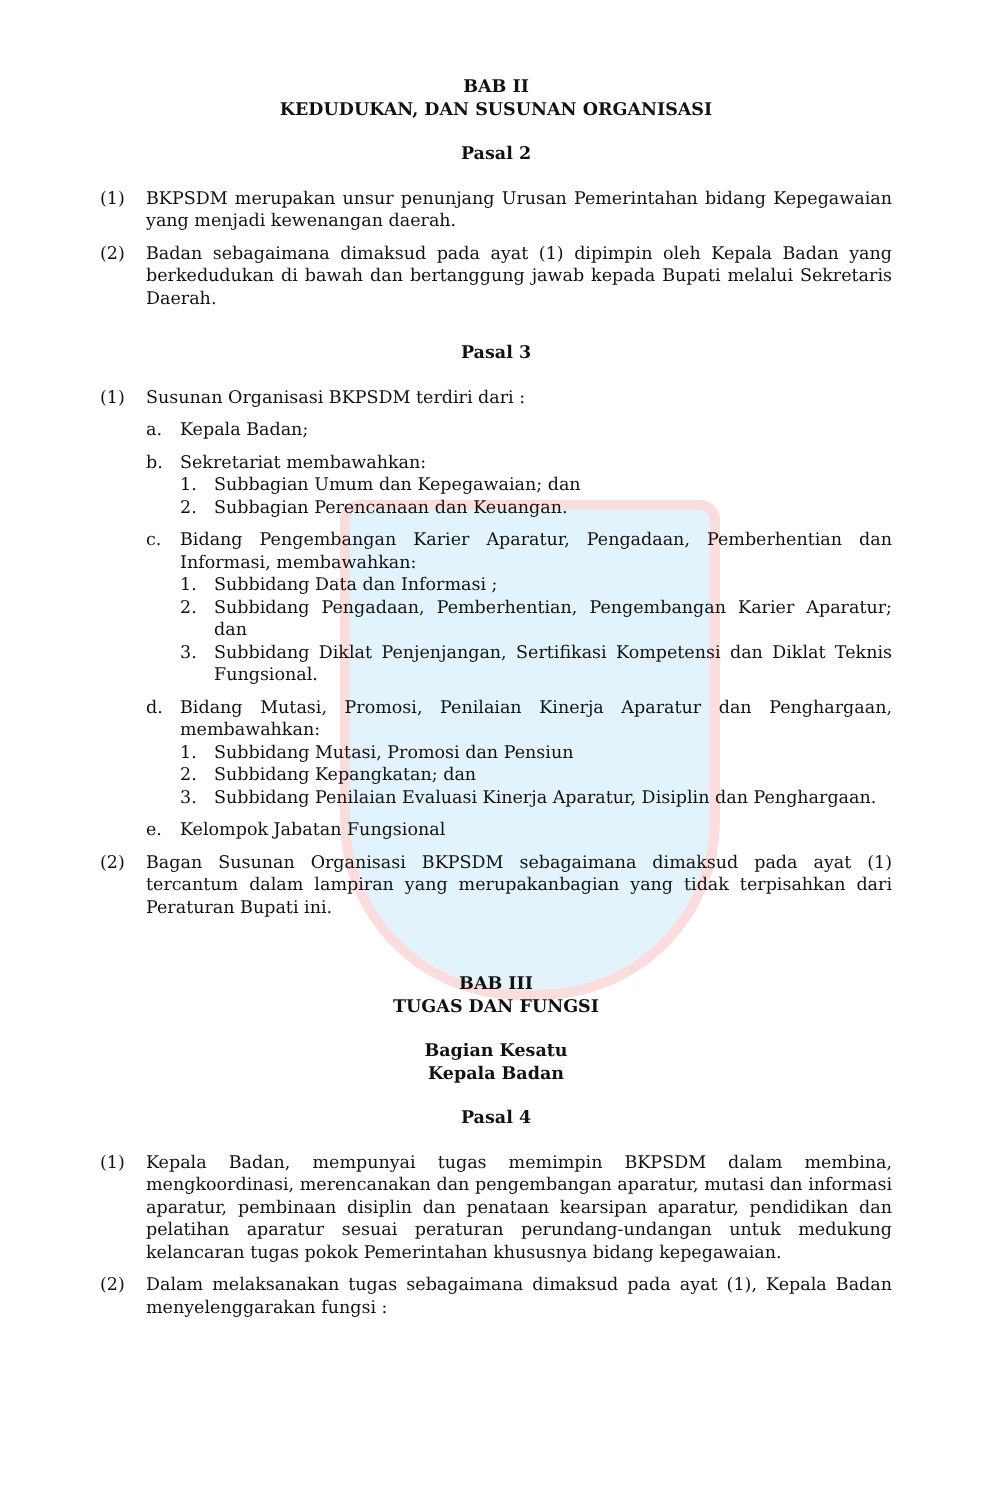BAB II
KEDUDUKAN, DAN SUSUNAN ORGANISASI
Pasal 2
(1) BKPSDM merupakan unsur penunjang Urusan Pemerintahan bidang Kepegawaian yang menjadi kewenangan daerah.
(2) Badan sebagaimana dimaksud pada ayat (1) dipimpin oleh Kepala Badan yang berkedudukan di bawah dan bertanggung jawab kepada Bupati melalui Sekretaris Daerah.
Pasal 3
(1) Susunan Organisasi BKPSDM terdiri dari :
a. Kepala Badan;
b. Sekretariat membawahkan:
1. Subbagian Umum dan Kepegawaian; dan
2. Subbagian Perencanaan dan Keuangan.
c. Bidang Pengembangan Karier Aparatur, Pengadaan, Pemberhentian dan Informasi, membawahkan:
1. Subbidang Data dan Informasi ;
2. Subbidang Pengadaan, Pemberhentian, Pengembangan Karier Aparatur; dan
3. Subbidang Diklat Penjenjangan, Sertifikasi Kompetensi dan Diklat Teknis Fungsional.
d. Bidang Mutasi, Promosi, Penilaian Kinerja Aparatur dan Penghargaan, membawahkan:
1. Subbidang Mutasi, Promosi dan Pensiun
2. Subbidang Kepangkatan; dan
3. Subbidang Penilaian Evaluasi Kinerja Aparatur, Disiplin dan Penghargaan.
e. Kelompok Jabatan Fungsional
(2) Bagan Susunan Organisasi BKPSDM sebagaimana dimaksud pada ayat (1) tercantum dalam lampiran yang merupakanbagian yang tidak terpisahkan dari Peraturan Bupati ini.
BAB III
TUGAS DAN FUNGSI
Bagian Kesatu
Kepala Badan
Pasal 4
(1) Kepala Badan, mempunyai tugas memimpin BKPSDM dalam membina, mengkoordinasi, merencanakan dan pengembangan aparatur, mutasi dan informasi aparatur, pembinaan disiplin dan penataan kearsipan aparatur, pendidikan dan pelatihan aparatur sesuai peraturan perundang-undangan untuk medukung kelancaran tugas pokok Pemerintahan khususnya bidang kepegawaian.
(2) Dalam melaksanakan tugas sebagaimana dimaksud pada ayat (1), Kepala Badan menyelenggarakan fungsi :